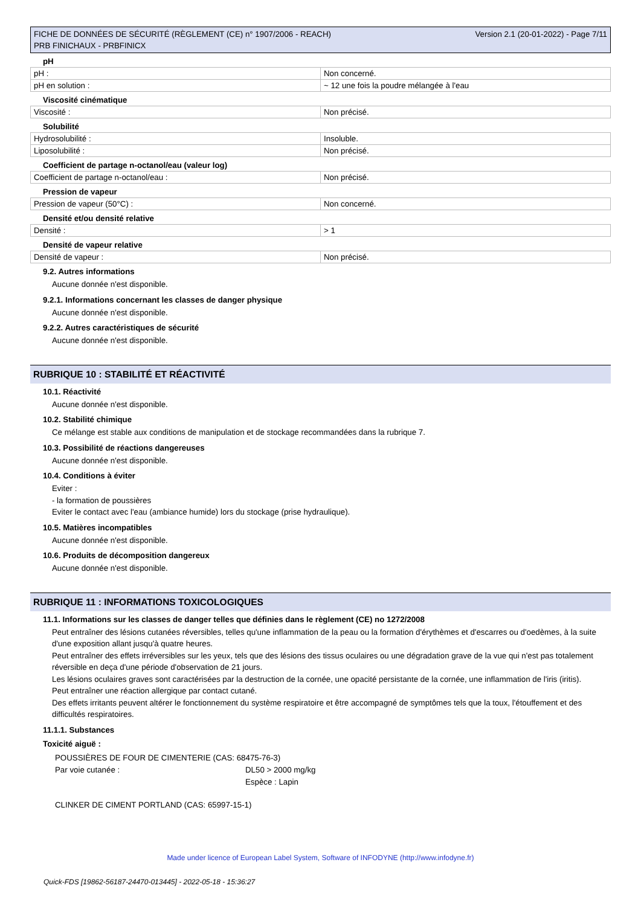FICHE DE DONNÉES DE SÉCURITÉ (RÈGLEMENT (CE) n° 1907/2006 - REACH)
PRB FINICHAUX - PRBFINICX
Version 2.1 (20-01-2022) - Page 7/11
pH
| pH : | Non concerné. |
| pH en solution : | ~ 12 une fois la poudre mélangée à l'eau |
Viscosité cinématique
| Viscosité : | Non précisé. |
Solubilité
| Hydrosolubilité : | Insoluble. |
| Liposolubilité : | Non précisé. |
Coefficient de partage n-octanol/eau (valeur log)
| Coefficient de partage n-octanol/eau : | Non précisé. |
Pression de vapeur
| Pression de vapeur (50°C) : | Non concerné. |
Densité et/ou densité relative
| Densité : | > 1 |
Densité de vapeur relative
| Densité de vapeur : | Non précisé. |
9.2. Autres informations
Aucune donnée n'est disponible.
9.2.1. Informations concernant les classes de danger physique
Aucune donnée n'est disponible.
9.2.2. Autres caractéristiques de sécurité
Aucune donnée n'est disponible.
RUBRIQUE 10 : STABILITÉ ET RÉACTIVITÉ
10.1. Réactivité
Aucune donnée n'est disponible.
10.2. Stabilité chimique
Ce mélange est stable aux conditions de manipulation et de stockage recommandées dans la rubrique 7.
10.3. Possibilité de réactions dangereuses
Aucune donnée n'est disponible.
10.4. Conditions à éviter
Eviter :
- la formation de poussières
Eviter le contact avec l'eau (ambiance humide) lors du stockage (prise hydraulique).
10.5. Matières incompatibles
Aucune donnée n'est disponible.
10.6. Produits de décomposition dangereux
Aucune donnée n'est disponible.
RUBRIQUE 11 : INFORMATIONS TOXICOLOGIQUES
11.1. Informations sur les classes de danger telles que définies dans le règlement (CE) no 1272/2008
Peut entraîner des lésions cutanées réversibles, telles qu'une inflammation de la peau ou la formation d'érythèmes et d'escarres ou d'oedèmes, à la suite d'une exposition allant jusqu'à quatre heures.
Peut entraîner des effets irréversibles sur les yeux, tels que des lésions des tissus oculaires ou une dégradation grave de la vue qui n'est pas totalement réversible en deça d'une période d'observation de 21 jours.
Les lésions oculaires graves sont caractérisées par la destruction de la cornée, une opacité persistante de la cornée, une inflammation de l'iris (iritis).
Peut entraîner une réaction allergique par contact cutané.
Des effets irritants peuvent altérer le fonctionnement du système respiratoire et être accompagné de symptômes tels que la toux, l'étouffement et des difficultés respiratoires.
11.1.1. Substances
Toxicité aiguë :
| POUSSIÈRES DE FOUR DE CIMENTERIE (CAS: 68475-76-3) | |
| Par voie cutanée : | DL50 > 2000 mg/kg Espèce : Lapin |
| CLINKER DE CIMENT PORTLAND (CAS: 65997-15-1) | |
Made under licence of European Label System, Software of INFODYNE (http://www.infodyne.fr)
Quick-FDS [19862-56187-24470-013445] - 2022-05-18 - 15:36:27